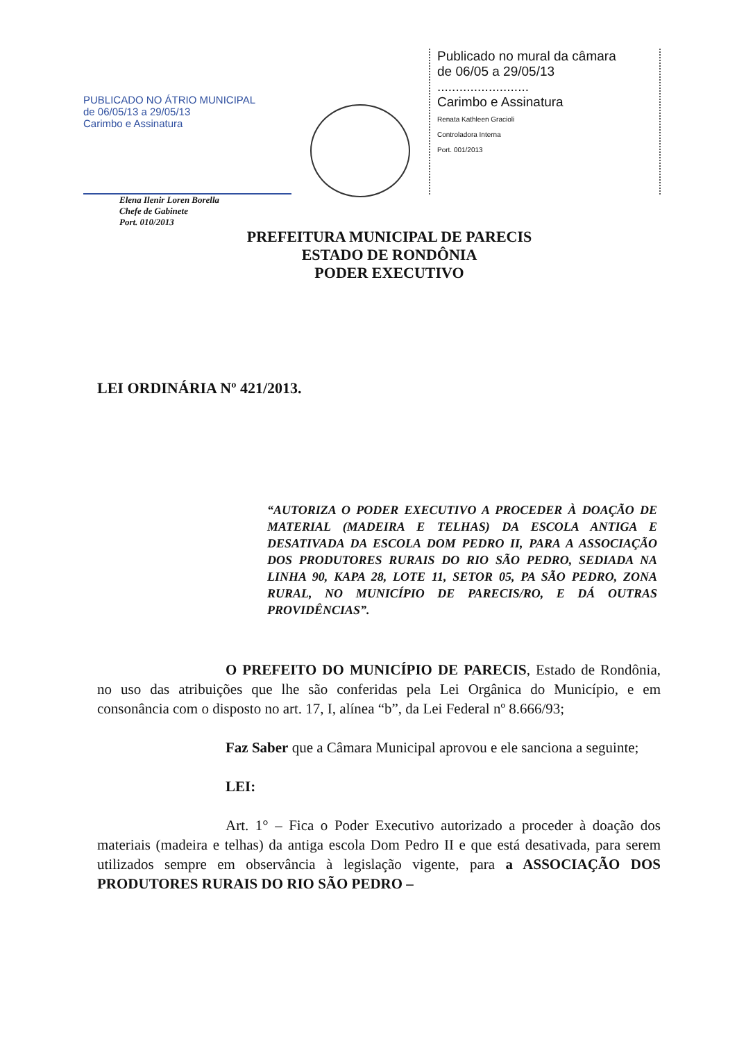PUBLICADO NO ÁTRIO MUNICIPAL
de 06/05/13 a 29/05/13
Carimbo e Assinatura
Publicado no mural da câmara
de 06/05 a 29/05/13
.........................
Carimbo e Assinatura
Renata Kathleen Gracioli
Controladora Interna
Port. 001/2013
Elena Ilenir Loren Borella
Chefe de Gabinete
Port. 010/2013
PREFEITURA MUNICIPAL DE PARECIS
ESTADO DE RONDÔNIA
PODER EXECUTIVO
LEI ORDINÁRIA Nº 421/2013.
“AUTORIZA O PODER EXECUTIVO A PROCEDER À DOAÇÃO DE MATERIAL (MADEIRA E TELHAS) DA ESCOLA ANTIGA E DESATIVADA DA ESCOLA DOM PEDRO II, PARA A ASSOCIAÇÃO DOS PRODUTORES RURAIS DO RIO SÃO PEDRO, SEDIADA NA LINHA 90, KAPA 28, LOTE 11, SETOR 05, PA SÃO PEDRO, ZONA RURAL, NO MUNICÍPIO DE PARECIS/RO, E DÁ OUTRAS PROVIDÊNCIAS”.
O PREFEITO DO MUNICÍPIO DE PARECIS, Estado de Rondônia, no uso das atribuições que lhe são conferidas pela Lei Orgânica do Município, e em consonância com o disposto no art. 17, I, alínea “b”, da Lei Federal nº 8.666/93;
Faz Saber que a Câmara Municipal aprovou e ele sanciona a seguinte;
LEI:
Art. 1° – Fica o Poder Executivo autorizado a proceder à doação dos materiais (madeira e telhas) da antiga escola Dom Pedro II e que está desativada, para serem utilizados sempre em observância à legislação vigente, para a ASSOCIAÇÃO DOS PRODUTORES RURAIS DO RIO SÃO PEDRO –